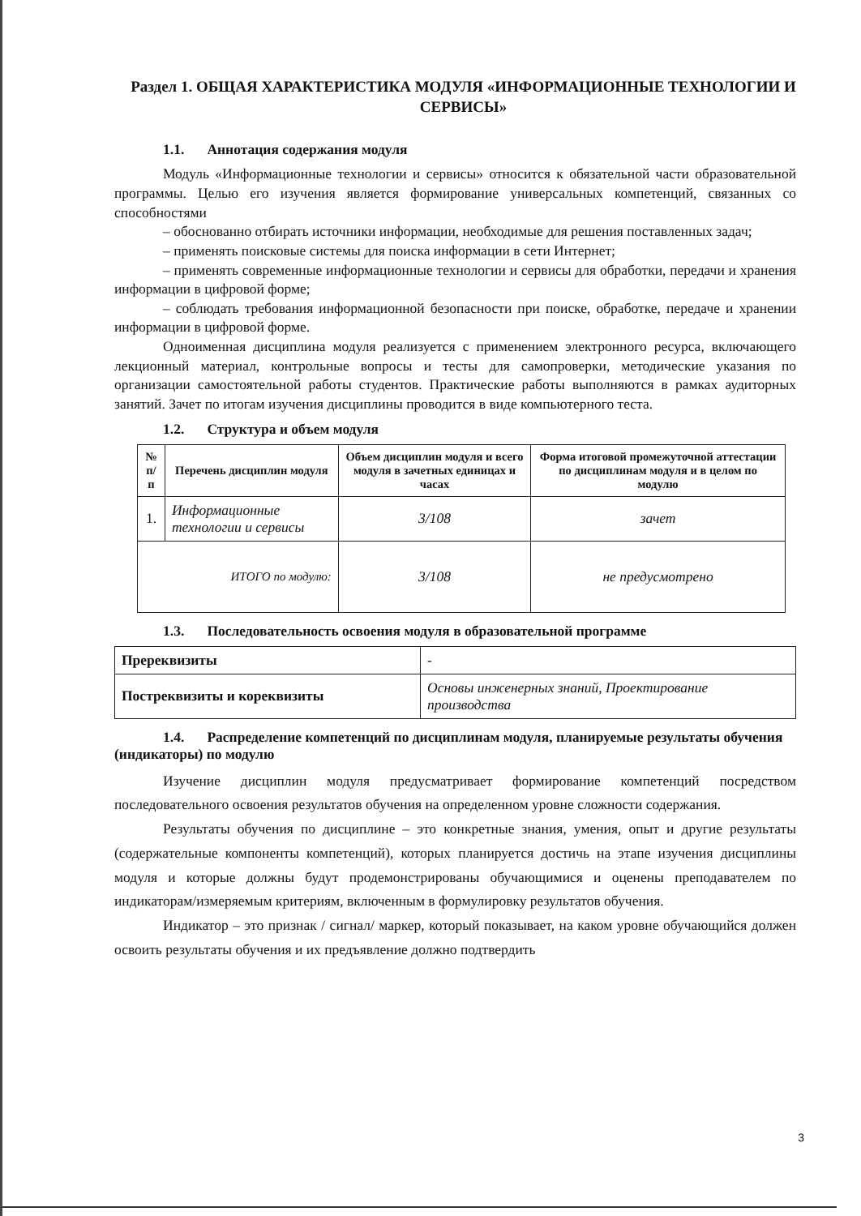Раздел 1. ОБЩАЯ ХАРАКТЕРИСТИКА МОДУЛЯ «ИНФОРМАЦИОННЫЕ ТЕХНОЛОГИИ И СЕРВИСЫ»
1.1. Аннотация содержания модуля
Модуль «Информационные технологии и сервисы» относится к обязательной части образовательной программы. Целью его изучения является формирование универсальных компетенций, связанных со способностями
– обоснованно отбирать источники информации, необходимые для решения поставленных задач;
– применять поисковые системы для поиска информации в сети Интернет;
– применять современные информационные технологии и сервисы для обработки, передачи и хранения информации в цифровой форме;
– соблюдать требования информационной безопасности при поиске, обработке, передаче и хранении информации в цифровой форме.
Одноименная дисциплина модуля реализуется с применением электронного ресурса, включающего лекционный материал, контрольные вопросы и тесты для самопроверки, методические указания по организации самостоятельной работы студентов. Практические работы выполняются в рамках аудиторных занятий. Зачет по итогам изучения дисциплины проводится в виде компьютерного теста.
1.2. Структура и объем модуля
| № п/п | Перечень дисциплин модуля | Объем дисциплин модуля и всего модуля в зачетных единицах и часах | Форма итоговой промежуточной аттестации по дисциплинам модуля и в целом по модулю |
| --- | --- | --- | --- |
| 1. | Информационные технологии и сервисы | 3/108 | зачет |
| ИТОГО по модулю: | | 3/108 | не предусмотрено |
1.3. Последовательность освоения модуля в образовательной программе
| Пререквизиты | - |
| Постреквизиты и кореквизиты | Основы инженерных знаний, Проектирование производства |
1.4. Распределение компетенций по дисциплинам модуля, планируемые результаты обучения (индикаторы) по модулю
Изучение дисциплин модуля предусматривает формирование компетенций посредством последовательного освоения результатов обучения на определенном уровне сложности содержания.
Результаты обучения по дисциплине – это конкретные знания, умения, опыт и другие результаты (содержательные компоненты компетенций), которых планируется достичь на этапе изучения дисциплины модуля и которые должны будут продемонстрированы обучающимися и оценены преподавателем по индикаторам/измеряемым критериям, включенным в формулировку результатов обучения.
Индикатор – это признак / сигнал/ маркер, который показывает, на каком уровне обучающийся должен освоить результаты обучения и их предъявление должно подтвердить
3